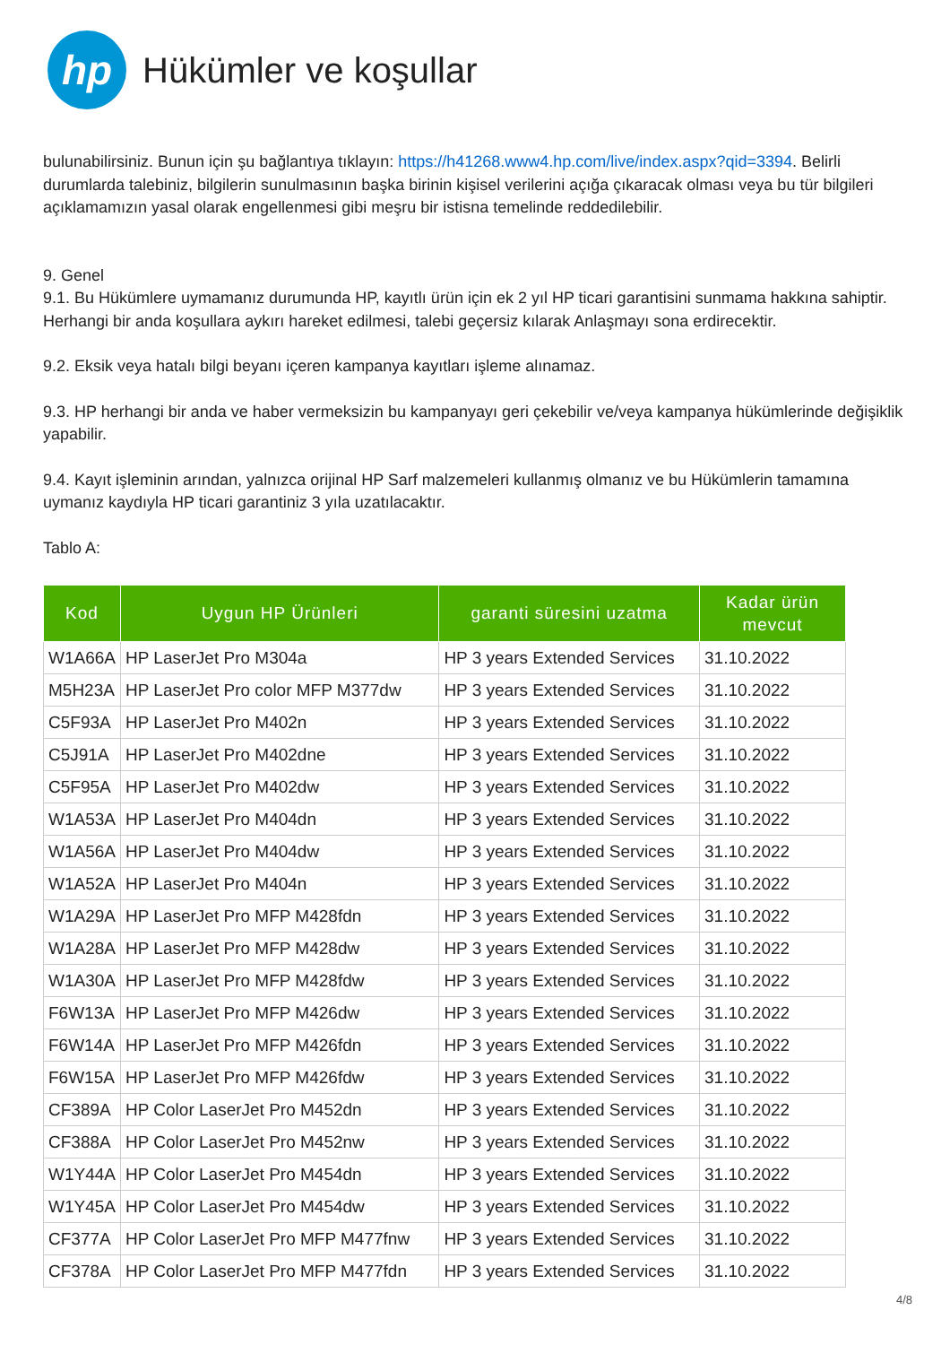hp
Hükümler ve koşullar
bulunabilirsiniz. Bunun için şu bağlantıya tıklayın: https://h41268.www4.hp.com/live/index.aspx?qid=3394. Belirli durumlarda talebiniz, bilgilerin sunulmasının başka birinin kişisel verilerini açığa çıkaracak olması veya bu tür bilgileri açıklamamızın yasal olarak engellenmesi gibi meşru bir istisna temelinde reddedilebilir.
9. Genel
9.1. Bu Hükümlere uymamanız durumunda HP, kayıtlı ürün için ek 2 yıl HP ticari garantisini sunmama hakkına sahiptir. Herhangi bir anda koşullara aykırı hareket edilmesi, talebi geçersiz kılarak Anlaşmayı sona erdirecektir.
9.2. Eksik veya hatalı bilgi beyanı içeren kampanya kayıtları işleme alınamaz.
9.3. HP herhangi bir anda ve haber vermeksizin bu kampanyayı geri çekebilir ve/veya kampanya hükümlerinde değişiklik yapabilir.
9.4. Kayıt işleminin arından, yalnızca orijinal HP Sarf malzemeleri kullanmış olmanız ve bu Hükümlerin tamamına uymanız kaydıyla HP ticari garantiniz 3 yıla uzatılacaktır.
Tablo A:
| Kod | Uygun HP Ürünleri | garanti süresini uzatma | Kadar ürün mevcut |
| --- | --- | --- | --- |
| W1A66A | HP LaserJet Pro M304a | HP 3 years Extended Services | 31.10.2022 |
| M5H23A | HP LaserJet Pro color MFP M377dw | HP 3 years Extended Services | 31.10.2022 |
| C5F93A | HP LaserJet Pro M402n | HP 3 years Extended Services | 31.10.2022 |
| C5J91A | HP LaserJet Pro M402dne | HP 3 years Extended Services | 31.10.2022 |
| C5F95A | HP LaserJet Pro M402dw | HP 3 years Extended Services | 31.10.2022 |
| W1A53A | HP LaserJet Pro M404dn | HP 3 years Extended Services | 31.10.2022 |
| W1A56A | HP LaserJet Pro M404dw | HP 3 years Extended Services | 31.10.2022 |
| W1A52A | HP LaserJet Pro M404n | HP 3 years Extended Services | 31.10.2022 |
| W1A29A | HP LaserJet Pro MFP M428fdn | HP 3 years Extended Services | 31.10.2022 |
| W1A28A | HP LaserJet Pro MFP M428dw | HP 3 years Extended Services | 31.10.2022 |
| W1A30A | HP LaserJet Pro MFP M428fdw | HP 3 years Extended Services | 31.10.2022 |
| F6W13A | HP LaserJet Pro MFP M426dw | HP 3 years Extended Services | 31.10.2022 |
| F6W14A | HP LaserJet Pro MFP M426fdn | HP 3 years Extended Services | 31.10.2022 |
| F6W15A | HP LaserJet Pro MFP M426fdw | HP 3 years Extended Services | 31.10.2022 |
| CF389A | HP Color LaserJet Pro M452dn | HP 3 years Extended Services | 31.10.2022 |
| CF388A | HP Color LaserJet Pro M452nw | HP 3 years Extended Services | 31.10.2022 |
| W1Y44A | HP Color LaserJet Pro M454dn | HP 3 years Extended Services | 31.10.2022 |
| W1Y45A | HP Color LaserJet Pro M454dw | HP 3 years Extended Services | 31.10.2022 |
| CF377A | HP Color LaserJet Pro MFP M477fnw | HP 3 years Extended Services | 31.10.2022 |
| CF378A | HP Color LaserJet Pro MFP M477fdn | HP 3 years Extended Services | 31.10.2022 |
4/8